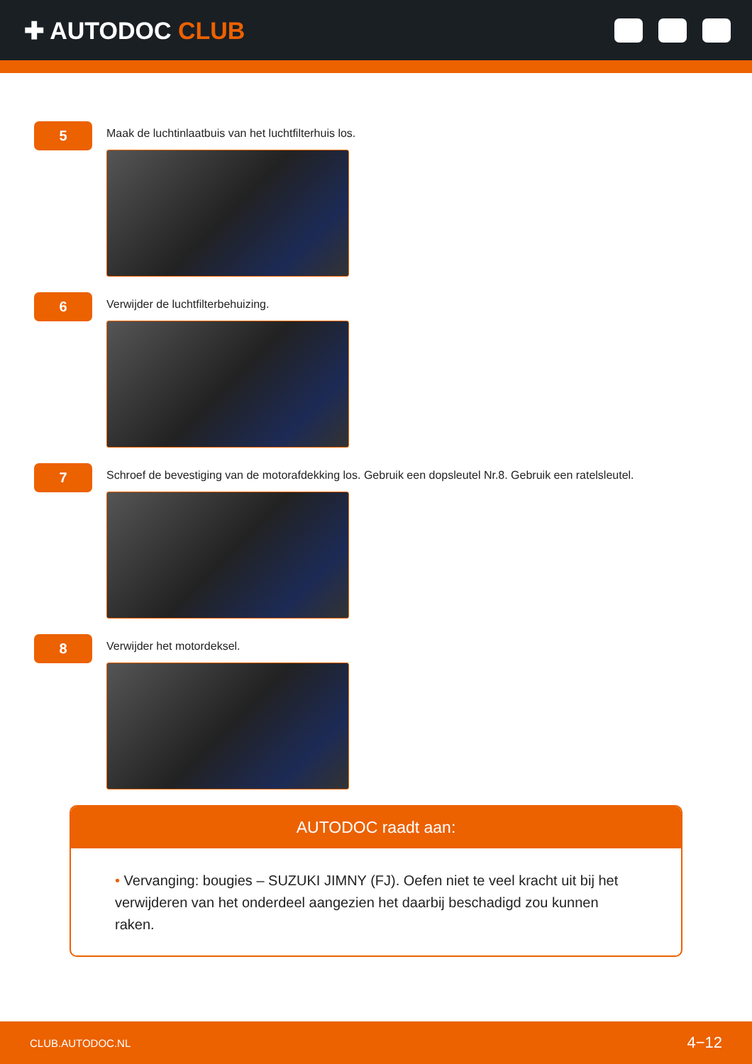✚ AUTODOC CLUB
5
Maak de luchtinlaatbuis van het luchtfilterhuis los.
6
Verwijder de luchtfilterbehuizing.
7
Schroef de bevestiging van de motorafdekking los. Gebruik een dopsleutel Nr.8. Gebruik een ratelsleutel.
8
Verwijder het motordeksel.
AUTODOC raadt aan:
• Vervanging: bougies – SUZUKI JIMNY (FJ). Oefen niet te veel kracht uit bij het verwijderen van het onderdeel aangezien het daarbij beschadigd zou kunnen raken.
CLUB.AUTODOC.NL 4−12